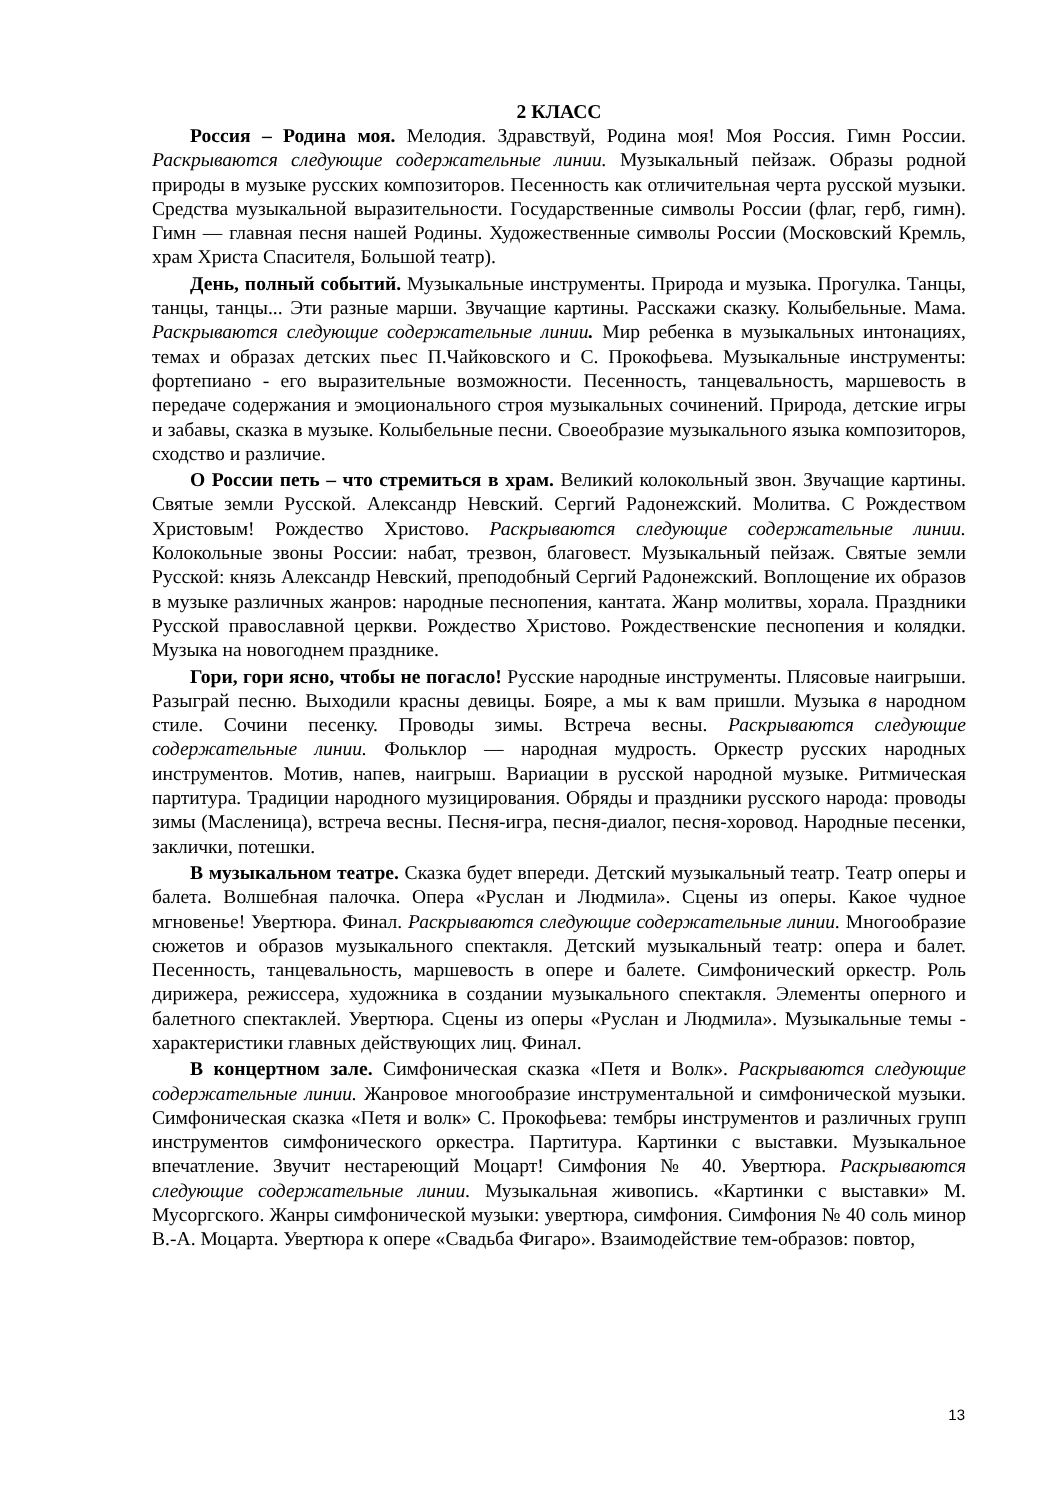2 КЛАСС
Россия – Родина моя. Мелодия. Здравствуй, Родина моя! Моя Россия. Гимн России. Раскрываются следующие содержательные линии. Музыкальный пейзаж. Образы родной природы в музыке русских композиторов. Песенность как отличительная черта русской музыки. Средства музыкальной выразительности. Государственные символы России (флаг, герб, гимн). Гимн — главная песня нашей Родины. Художественные символы России (Московский Кремль, храм Христа Спасителя, Большой театр).
День, полный событий. Музыкальные инструменты. Природа и музыка. Прогулка. Танцы, танцы, танцы... Эти разные марши. Звучащие картины. Расскажи сказку. Колыбельные. Мама. Раскрываются следующие содержательные линии. Мир ребенка в музыкальных интонациях, темах и образах детских пьес П.Чайковского и С. Прокофьева. Музыкальные инструменты: фортепиано - его выразительные возможности. Песенность, танцевальность, маршевость в передаче содержания и эмоционального строя музыкальных сочинений. Природа, детские игры и забавы, сказка в музыке. Колыбельные песни. Своеобразие музыкального языка композиторов, сходство и различие.
О России петь – что стремиться в храм. Великий колокольный звон. Звучащие картины. Святые земли Русской. Александр Невский. Сергий Радонежский. Молитва. С Рождеством Христовым! Рождество Христово. Раскрываются следующие содержательные линии. Колокольные звоны России: набат, трезвон, благовест. Музыкальный пейзаж. Святые земли Русской: князь Александр Невский, преподобный Сергий Радонежский. Воплощение их образов в музыке различных жанров: народные песнопения, кантата. Жанр молитвы, хорала. Праздники Русской православной церкви. Рождество Христово. Рождественские песнопения и колядки. Музыка на новогоднем празднике.
Гори, гори ясно, чтобы не погасло! Русские народные инструменты. Плясовые наигрыши. Разыграй песню. Выходили красны девицы. Бояре, а мы к вам пришли. Музыка в народном стиле. Сочини песенку. Проводы зимы. Встреча весны. Раскрываются следующие содержательные линии. Фольклор — народная мудрость. Оркестр русских народных инструментов. Мотив, напев, наигрыш. Вариации в русской народной музыке. Ритмическая партитура. Традиции народного музицирования. Обряды и праздники русского народа: проводы зимы (Масленица), встреча весны. Песня-игра, песня-диалог, песня-хоровод. Народные песенки, заклички, потешки.
В музыкальном театре. Сказка будет впереди. Детский музыкальный театр. Театр оперы и балета. Волшебная палочка. Опера «Руслан и Людмила». Сцены из оперы. Какое чудное мгновенье! Увертюра. Финал. Раскрываются следующие содержательные линии. Многообразие сюжетов и образов музыкального спектакля. Детский музыкальный театр: опера и балет. Песенность, танцевальность, маршевость в опере и балете. Симфонический оркестр. Роль дирижера, режиссера, художника в создании музыкального спектакля. Элементы оперного и балетного спектаклей. Увертюра. Сцены из оперы «Руслан и Людмила». Музыкальные темы - характеристики главных действующих лиц. Финал.
В концертном зале. Симфоническая сказка «Петя и Волк». Раскрываются следующие содержательные линии. Жанровое многообразие инструментальной и симфонической музыки. Симфоническая сказка «Петя и волк» С. Прокофьева: тембры инструментов и различных групп инструментов симфонического оркестра. Партитура. Картинки с выставки. Музыкальное впечатление. Звучит нестареющий Моцарт! Симфония № 40. Увертюра. Раскрываются следующие содержательные линии. Музыкальная живопись. «Картинки с выставки» М. Мусоргского. Жанры симфонической музыки: увертюра, симфония. Симфония № 40 соль минор В.-А. Моцарта. Увертюра к опере «Свадьба Фигаро». Взаимодействие тем-образов: повтор,
13